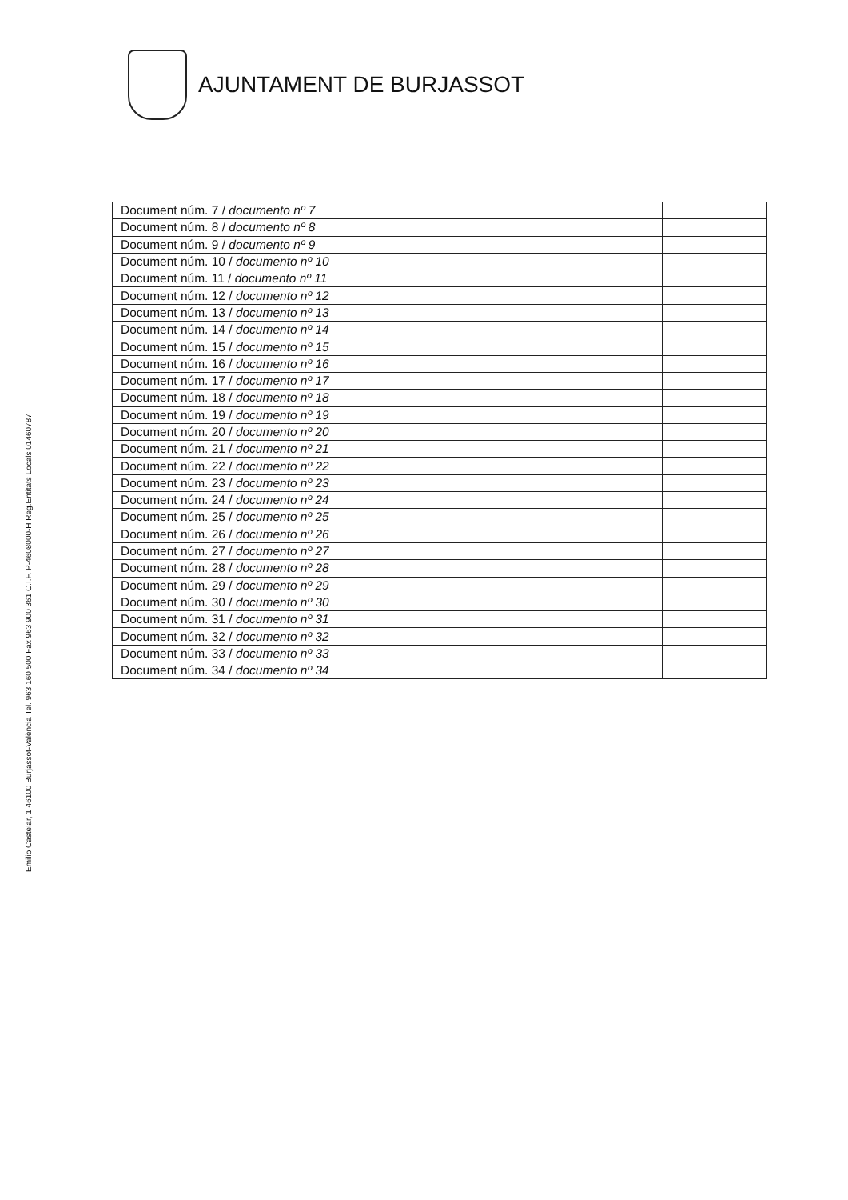AJUNTAMENT DE BURJASSOT
| Document núm. 7 / documento nº 7 | |
| Document núm. 8 / documento nº 8 | |
| Document núm. 9 / documento nº 9 | |
| Document núm. 10 / documento nº 10 | |
| Document núm. 11 / documento nº 11 | |
| Document núm. 12 / documento nº 12 | |
| Document núm. 13 / documento nº 13 | |
| Document núm. 14 / documento nº 14 | |
| Document núm. 15 / documento nº 15 | |
| Document núm. 16 / documento nº 16 | |
| Document núm. 17 / documento nº 17 | |
| Document núm. 18 / documento nº 18 | |
| Document núm. 19 / documento nº 19 | |
| Document núm. 20 / documento nº 20 | |
| Document núm. 21 / documento nº 21 | |
| Document núm. 22 / documento nº 22 | |
| Document núm. 23 / documento nº 23 | |
| Document núm. 24 / documento nº 24 | |
| Document núm. 25 / documento nº 25 | |
| Document núm. 26 / documento nº 26 | |
| Document núm. 27 / documento nº 27 | |
| Document núm. 28 / documento nº 28 | |
| Document núm. 29 / documento nº 29 | |
| Document núm. 30 / documento nº 30 | |
| Document núm. 31 / documento nº 31 | |
| Document núm. 32 / documento nº 32 | |
| Document núm. 33 / documento nº 33 | |
| Document núm. 34 / documento nº 34 | |
Emilio Castelar, 1 46100 Burjassot-València Tel. 963 160 500 Fax 963 900 361 C.I.F. P-4608000-H Reg.Entitats Locals 01460787